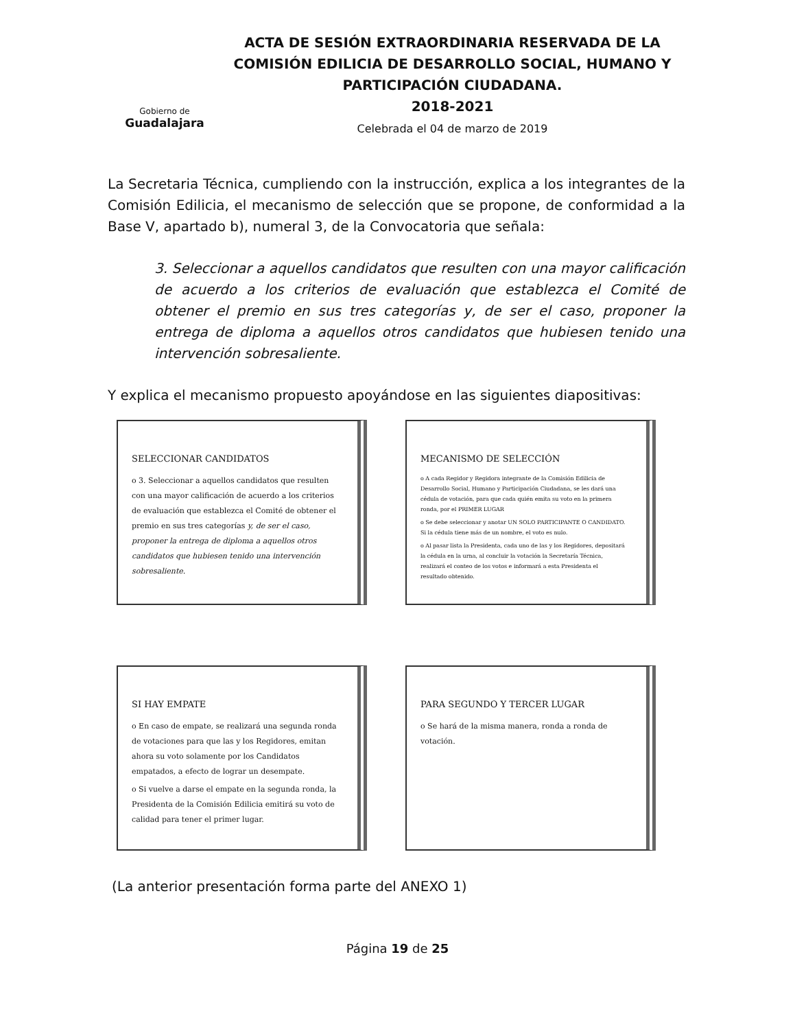Gobierno de
Guadalajara
ACTA DE SESIÓN EXTRAORDINARIA RESERVADA DE LA COMISIÓN EDILICIA DE DESARROLLO SOCIAL, HUMANO Y PARTICIPACIÓN CIUDADANA.
2018-2021
Celebrada el 04 de marzo de 2019
La Secretaria Técnica, cumpliendo con la instrucción, explica a los integrantes de la Comisión Edilicia, el mecanismo de selección que se propone, de conformidad a la Base V, apartado b), numeral 3, de la Convocatoria que señala:
3. Seleccionar a aquellos candidatos que resulten con una mayor calificación de acuerdo a los criterios de evaluación que establezca el Comité de obtener el premio en sus tres categorías y, de ser el caso, proponer la entrega de diploma a aquellos otros candidatos que hubiesen tenido una intervención sobresaliente.
Y explica el mecanismo propuesto apoyándose en las siguientes diapositivas:
SELECCIONAR CANDIDATOS
o 3. Seleccionar a aquellos candidatos que resulten con una mayor calificación de acuerdo a los criterios de evaluación que establezca el Comité de obtener el premio en sus tres categorías y, de ser el caso, proponer la entrega de diploma a aquellos otros candidatos que hubiesen tenido una intervención sobresaliente.
MECANISMO DE SELECCIÓN
o A cada Regidor y Regidora integrante de la Comisión Edilicia de Desarrollo Social, Humano y Participación Ciudadana, se les dará una cédula de votación, para que cada quién emita su voto en la primera ronda, por el PRIMER LUGAR
o Se debe seleccionar y anotar UN SOLO PARTICIPANTE O CANDIDATO. Si la cédula tiene más de un nombre, el voto es nulo.
o Al pasar lista la Presidenta, cada uno de las y los Regidores, depositará la cédula en la urna, al concluir la votación la Secretaría Técnica, realizará el conteo de los votos e informará a esta Presidenta el resultado obtenido.
SI HAY EMPATE
o En caso de empate, se realizará una segunda ronda de votaciones para que las y los Regidores, emitan ahora su voto solamente por los Candidatos empatados, a efecto de lograr un desempate.
o Si vuelve a darse el empate en la segunda ronda, la Presidenta de la Comisión Edilicia emitirá su voto de calidad para tener el primer lugar.
PARA SEGUNDO Y TERCER LUGAR
o Se hará de la misma manera, ronda a ronda de votación.
(La anterior presentación forma parte del ANEXO 1)
Página 19 de 25